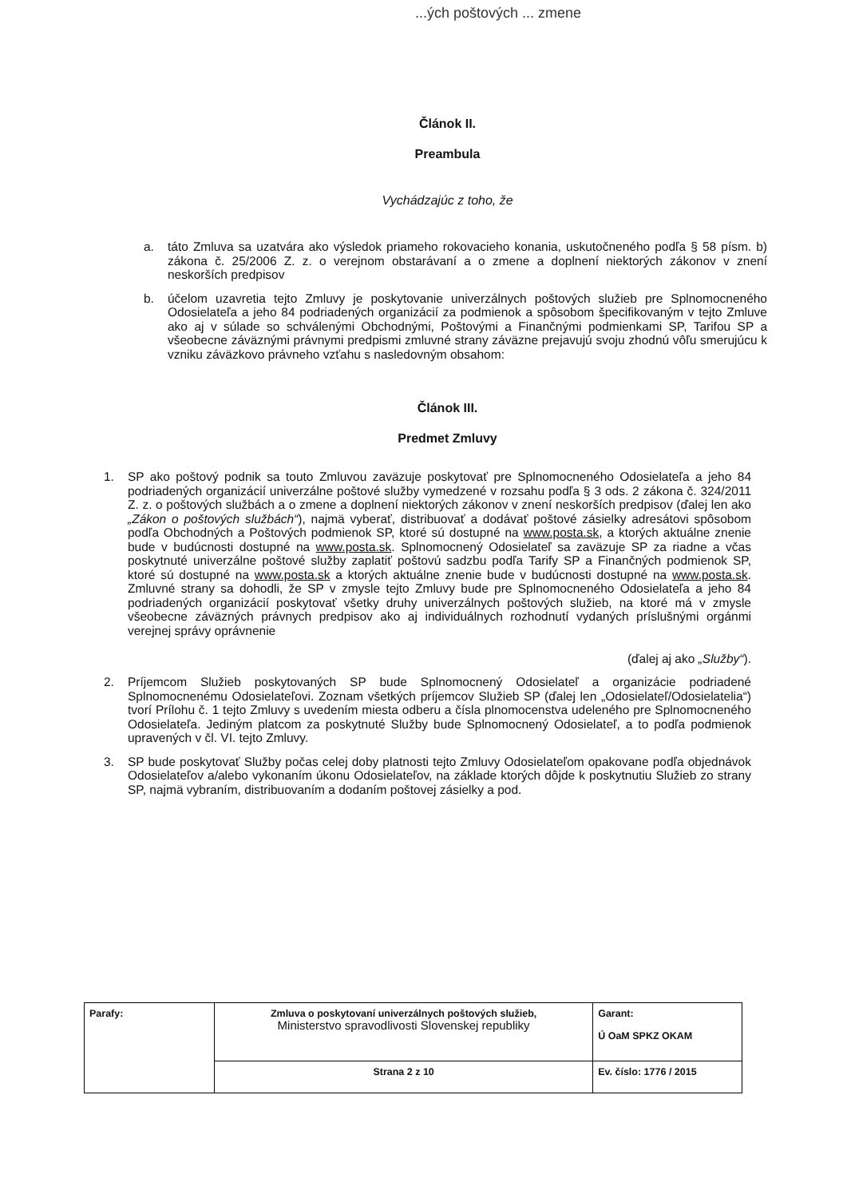...ých poštových ... zmene
Článok II.
Preambula
Vychádzajúc z toho, že
a. táto Zmluva sa uzatvára ako výsledok priameho rokovacieho konania, uskutočneného podľa § 58 písm. b) zákona č. 25/2006 Z. z. o verejnom obstarávaní a o zmene a doplnení niektorých zákonov v znení neskorších predpisov
b. účelom uzavretia tejto Zmluvy je poskytovanie univerzálnych poštových služieb pre Splnomocneného Odosielateľa a jeho 84 podriadených organizácií za podmienok a spôsobom špecifikovaným v tejto Zmluve ako aj v súlade so schválenými Obchodnými, Poštovými a Finančnými podmienkami SP, Tarifou SP a všeobecne záväznými právnymi predpismi zmluvné strany záväzne prejavujú svoju zhodnú vôľu smerujúcu k vzniku záväzkovo právneho vzťahu s nasledovným obsahom:
Článok III.
Predmet Zmluvy
1. SP ako poštový podnik sa touto Zmluvou zaväzuje poskytovať pre Splnomocneného Odosielateľa a jeho 84 podriadených organizácií univerzálne poštové služby vymedzené v rozsahu podľa § 3 ods. 2 zákona č. 324/2011 Z. z. o poštových službách a o zmene a doplnení niektorých zákonov v znení neskorších predpisov (ďalej len ako „Zákon o poštových službách“), najmä vyberať, distribuovať a dodávať poštové zásielky adresátovi spôsobom podľa Obchodných a Poštových podmienok SP, ktoré sú dostupné na www.posta.sk, a ktorých aktuálne znenie bude v budúcnosti dostupné na www.posta.sk. Splnomocnený Odosielateľ sa zaväzuje SP za riadne a včas poskytnuté univerzálne poštové služby zaplatiť poštovú sadzbu podľa Tarify SP a Finančných podmienok SP, ktoré sú dostupné na www.posta.sk a ktorých aktuálne znenie bude v budúcnosti dostupné na www.posta.sk. Zmluvné strany sa dohodli, že SP v zmysle tejto Zmluvy bude pre Splnomocneného Odosielateľa a jeho 84 podriadených organizácií poskytovať všetky druhy univerzálnych poštových služieb, na ktoré má v zmysle všeobecne záväzných právnych predpisov ako aj individuálnych rozhodnutí vydaných príslušnými orgánmi verejnej správy oprávnenie
(ďalej aj ako „Služby“).
2. Príjemcom Služieb poskytovaných SP bude Splnomocnený Odosielateľ a organizácie podriadené Splnomocnenému Odosielateľovi. Zoznam všetkých príjemcov Služieb SP (ďalej len „Odosielateľ/Odosielatelia“) tvorí Prílohu č. 1 tejto Zmluvy s uvedením miesta odberu a čísla plnomocenstva udeleného pre Splnomocneného Odosielateľa. Jediným platcom za poskytnuté Služby bude Splnomocnený Odosielateľ, a to podľa podmienok upravených v čl. VI. tejto Zmluvy.
3. SP bude poskytovať Služby počas celej doby platnosti tejto Zmluvy Odosielateľom opakovane podľa objednávok Odosielateľov a/alebo vykonaním úkonu Odosielateľov, na základe ktorých dôjde k poskytnutiu Služieb zo strany SP, najmä vybraním, distribuovaním a dodaním poštovej zásielky a pod.
| Parafy: | Zmluva o poskytovaní univerzálnych poštových služieb, Ministerstvo spravodlivosti Slovenskej republiky | Garant: Ú OaM SPKZ OKAM |
| | Strana 2 z 10 | Ev. číslo: 1776 / 2015 |